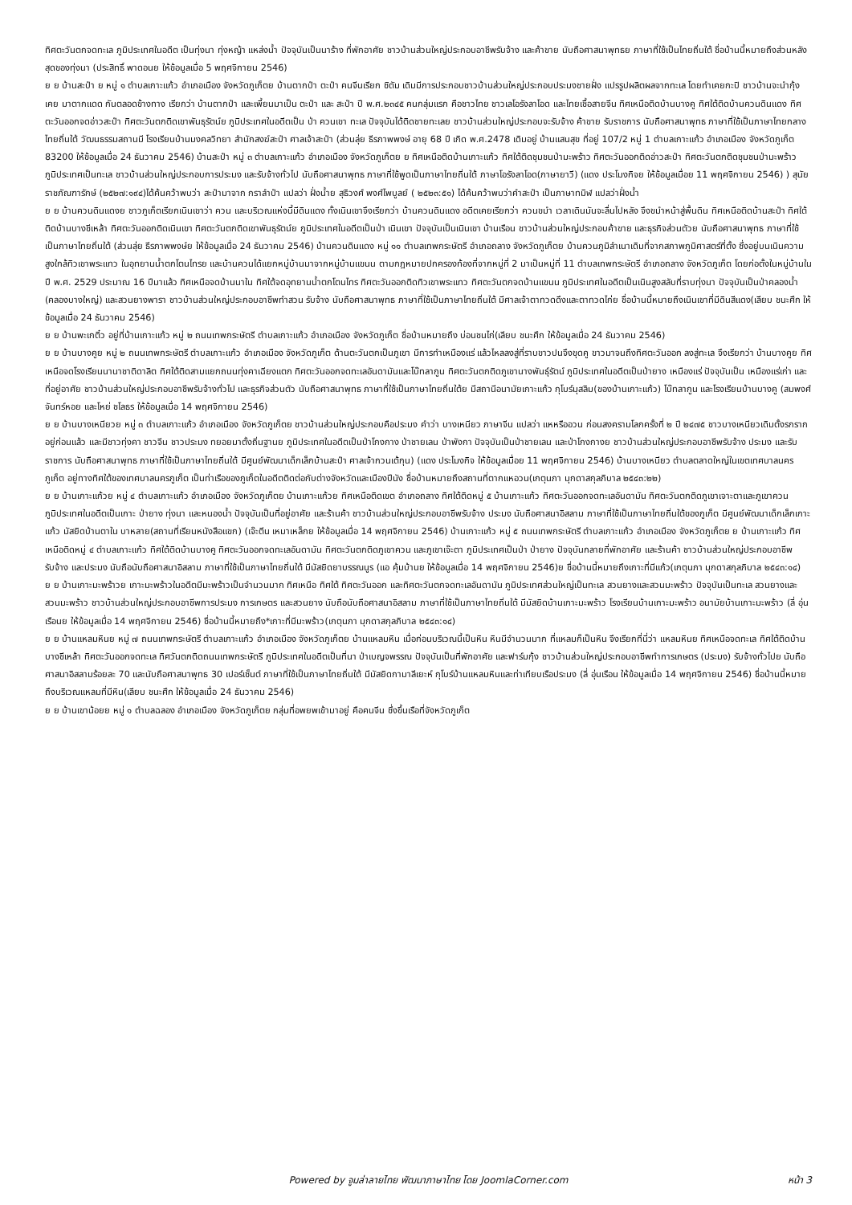ทิศตะวันตกจดทะเล ภูมิประเทศในอดีต เป็นทุ่งนา ทุ่งหญ้า แหล่งน้ำ ปัจจุบันเป็นนาร้าง ที่พักอาศัย ชาวบ้านส่วนใหญ่ประกอบอาชีพรับจ้าง และค้าขาย นับถือศาสนาพุทธย ภาษาที่ใช้เป็นไทยถิ่นใต้ ชื่อบ้านนี้หมายถึงส่วนหลังสุดของทุ่งนา (ประสิทธิ์ พาดอนย ให้ข้อมูลเมื่อ 5 พฤศจิกายน 2546)
ย ย บ้านสะปำ ย หมู่ ๑ ตำบลเกาะแก้ว อำเภอเมือง จังหวัดภูเก็ตย บ้านตากปำ ตะปำ คนจีนเรียก ซิตัม เดิมมีการประกอบชาวบ้านส่วนใหญ่ประกอบประมงชายฝั่ง แปรรูปผลิตผลจากทะเล โดยทำเคยกะปิ ชาวบ้านจะนำกุ้งเคย มาตากแดด กันตลอดข้างทาง เรียกว่า บ้านตากปำ และเพี้ยนมาเป็น ตะปำ และ สะปำ ปี พ.ศ.๒๓๔๕ คนกลุ่มแรก คือชาวไทย ชาวเลโอรังลาโอด และไทยเชื้อสายจีน ทิศเหนือติดบ้านบางคู ทิศใต้ติดบ้านควนดินแดง ทิศตะวันออกจดอ่าวสะปำ ทิศตะวันตกติดเขาพันธุรัตน์ย ภูมิประเทศในอดีตเป็น ป่า ควนเขา ทะเล ปัจจุบันได้ติดชายทะเลย ชาวบ้านส่วนใหญ่ประกอบจะรับจ้าง ค้าขาย รับราชการ นับถือศาสนาพุทธ ภาษาที่ใช้เป็นภาษาไทยกลาง ไทยถิ่นใต้ วัฒนธรรมสถานมี โรงเรียนบ้านมงคลวิทยา สำนักสงฆ์สะปำ ศาลเจ้าสะปำ (ส่วนลุ่ย ธีรภาพพงษ์ อายุ 68 ปี เกิด พ.ศ.2478 เดิมอยู่ บ้านแสนสุข ที่อยู่ 107/2 หมู่ 1 ตำบลเกาะแก้ว อำเภอเมือง จังหวัดภูเก็ต 83200 ให้ข้อมูลเมื่อ 24 ธันวาคม 2546) บ้านสะปำ หมู่ ๓ ตำบลเกาะแก้ว อำเภอเมือง จังหวัดภูเก็ตย ย ทิศเหนือติดบ้านเกาะแก้ว ทิศใต้ติดชุมชนป่ามะพร้าว ทิศตะวันออกติดอ่าวสะปำ ทิศตะวันตกติดชุมชนป่ามะพร้าว ภูมิประเทศเป็นทะเล ชาวบ้านส่วนใหญ่ประกอบการประมง และรับจ้างทั่วไป นับถือศาสนาพุทธ ภาษาที่ใช้พูดเป็นภาษาไทยถิ่นใต้ ภาษาโอรังลาโอด(ภาษายาวี) (แดง ประโมงกิจย ให้ข้อมูลเมื่อย 11 พฤศจิกายน 2546) ) สุนัย ราชภัณฑารักษ์ (๒๕๒๗:๑๙๔)ได้ค้นคว้าพบว่า สะปำมาจาก กราลำปำ แปลว่า ฝั่งน้ำย สุธิวงศ์ พงศ์ไพบูลย์ ( ๒๕๒๓:๕๑) ได้ค้นคว้าพบว่าคำสะปำ เป็นภาษาทมิฬ แปลว่าฝั่งน้ำ
ย ย บ้านควนดินแดงย ชาวภูเก็ตเรียกเนินเขาว่า ควน และบริเวณแห่งนี้มีดินแดง ทั้งเนินเขาจึงเรียกว่า บ้านควนดินแดง อดีตเคยเรียกว่า ควนขมำ เวลาเดินมันจะลื่นไปหลัง จึงขมำหน้าสู่พื้นดิน ทิศเหนือติดบ้านสะปำ ทิศใต้ติดบ้านบางชีเหล้า ทิศตะวันออกติดเนินเขา ทิศตะวันตกติดเขาพันธุรัตน์ย ภูมิประเทศในอดีตเป็นป่า เนินเขา ปัจจุบันเป็นเนินเขา บ้านเรือน ชาวบ้านส่วนใหญ่ประกอบค้าขาย และธุรกิจส่วนตัวย นับถือศาสนาพุทธ ภาษาที่ใช้เป็นภาษาไทยถิ่นใต้ (ส่วนลุ่ย ธีรภาพพงษ์ย ให้ข้อมูลเมื่อ 24 ธันวาคม 2546) บ้านควนดินแดง หมู่ ๑๑ ตำบลเทพกระษัตรี อำเภอถลาง จังหวัดภูเก็ตย บ้านควนภูมิลำเนาเดิมที่จากสภาพภูมิศาสตร์ที่ตั้ง ซึ่งอยู่บนเนินความสูงใกล้ทิวเขาพระแทว ในอุทยานน้ำตกโตนไทรย และบ้านควนได้แยกหมู่บ้านมาจากหมู่บ้านแขนน ตามกฎหมายปกครองท้องที่จากหมู่ที่ 2 มาเป็นหมู่ที่ 11 ตำบลเทพกระษัตรี อำเภอถลาง จังหวัดภูเก็ต โดยก่อตั้งในหมู่บ้านในปี พ.ศ. 2529 ประมาณ 16 ปีมาแล้ว ทิศเหนือจดบ้านนาใน ทิศใต้จดอุทยานน้ำตกโตนไทร ทิศตะวันออกติดทิวเขาพระแทว ทิศตะวันตกจดบ้านแขนน ภูมิประเทศในอดีตเป็นเนินสูงสลับที่ราบทุ่งนา ปัจจุบันเป็นป่าคลองน้ำ (คลองบางใหญ่) และสวนยางพารา ชาวบ้านส่วนใหญ่ประกอบอาชีพทำสวน รับจ้าง นับถือศาสนาพุทธ ภาษาที่ใช้เป็นภาษาไทยถิ่นใต้ มีศาลเจ้าตาทวดดึงและตาทวดไก่ย ชื่อบ้านนี้หมายถึงเนินเขาที่มีดินสีแดง(เลียบ ชนะศึก ให้ข้อมูลเมื่อ 24 ธันวาคม 2546)
ย ย บ้านพะเกติ๋ว อยู่ที่บ้านเกาะแก้ว หมู่ ๒ ถนนเทพกระษัตรี ตำบลเกาะแก้ว อำเภอเมือง จังหวัดภูเก็ต ชื่อบ้านหมายถึง บ่อนชนไก่(เลียบ ชนะศึก ให้ข้อมูลเมื่อ 24 ธันวาคม 2546)
ย ย บ้านบางคูย หมู่ ๒ ถนนเทพกระษัตรี ตำบลเกาะแก้ว อำเภอเมือง จังหวัดภูเก็ต ด้านตะวันตกเป็นภูเขา มีการทำเหมืองแร่ แล้วไหลลงสู่ที่ราบขาวปนจึงขุดคู ขาวมาจนถึงทิศตะวันออก ลงสู่ทะเล จึงเรียกว่า บ้านบางคูย ทิศเหนือจดโรงเรียนนานาชาติดาลิต ทิศใต้ติดสามแยกถนนทุ่งคาเฉียงแตก ทิศตะวันออกจดทะเลอันดามันและโบ๊ทลากูน ทิศตะวันตกติดภูเขานางพันธุ์รัตน์ ภูมิประเทศในอดีตเป็นป่ายาง เหมืองแร่ ปัจจุบันเป็น เหมืองแร่เก่า และที่อยู่อาศัย ชาวบ้านส่วนใหญ่ประกอบอาชีพรับจ้างทั่วไป และธุรกิจส่วนตัว นับถือศาสนาพุทธ ภาษาที่ใช้เป็นภาษาไทยถิ่นใต้ย มีสถานีอนามัยเกาะแก้ว กุโบร์มุสลิม(ของบ้านเกาะแก้ว) โบ๊ทลากูน และโรงเรียนบ้านบางคู (สมพงศ์ จันทร์หอย และโหย่ ชโลธร ให้ข้อมูลเมื่อ 14 พฤศจิกายน 2546)
ย ย บ้านบางเหนียวย หมู่ ๓ ตำบลเกาะแก้ว อำเภอเมือง จังหวัดภูเก็ตย ชาวบ้านส่วนใหญ่ประกอบคือประมง คำว่า บางเหนียว ภาษาจีน แปลว่า แหหรืออวน ก่อนสงครามโลกครั้งที่ ๒ ปี ๒๔๗๕ ชาวบางเหนียวเดิมตั้งรกรากอยู่ก่อนแล้ว และมีชาวทุ่งคา ชาวจีน ชาวประมง ทยอยมาตั้งถิ่นฐานย ภูมิประเทศในอดีตเป็นป่าโกงกาง ป่าชายเลน ป่าพังกา ปัจจุบันเป็นป่าชายเลน และป่าโกงกางย ชาวบ้านส่วนใหญ่ประกอบอาชีพรับจ้าง ประมง และรับราชการ นับถือศาสนาพุทธ ภาษาที่ใช้เป็นภาษาไทยถิ่นใต้ มีศูนย์พัฒนาเด็กเล็กบ้านสะปำ ศาลเจ้ากวนเต้กุน) (แดง ประโมงกิจ ให้ข้อมูลเมื่อย 11 พฤศจิกายน 2546) บ้านบางเหนียว ตำบลตลาดใหญ่ในเขตเทศบาลนครภูเก็ต อยู่ทางทิศใต้ของเทศบาลนครภูเก็ต เป็นท่าเรือของภูเก็ตในอดีตติดต่อกับต่างจังหวัดและเมืองปีนัง ชื่อบ้านหมายถึงสถานที่ตากแหอวน(เกตุนภา มุกดาสกุลภิบาล ๒๕๔๓:๒๒)
ย ย บ้านเกาะแก้วย หมู่ ๔ ตำบลเกาะแก้ว อำเภอเมือง จังหวัดภูเก็ตย บ้านเกาะแก้วย ทิศเหนือติดเขต อำเภอถลาง ทิศใต้ติดหมู่ ๕ บ้านเกาะแก้ว ทิศตะวันออกจดทะเลอันดามัน ทิศตะวันตกติดภูเขาเจาะตาและภูเขาควน ภูมิประเทศในอดีตเป็นเกาะ ป่ายาง ทุ่งนา และหนองน้ำ ปัจจุบันเป็นที่อยู่อาศัย และร้านค้า ชาวบ้านส่วนใหญ่ประกอบอาชีพรับจ้าง ประมง นับถือศาสนาอิสลาม ภาษาที่ใช้เป็นภาษาไทยถิ่นใต้ของภูเก็ต มีศูนย์พัฒนาเด็กเล็กเกาะแก้ว มัสยิดบ้านตาใน บาหลาย(สถานที่เรียนหนังสือแขก) (เจ๊ะตีน เหมาเหล็กย ให้ข้อมูลเมื่อ 14 พฤศจิกายน 2546) บ้านเกาะแก้ว หมู่ ๕ ถนนเทพกระษัตรี ตำบลเกาะแก้ว อำเภอเมือง จังหวัดภูเก็ตย ย บ้านเกาะแก้ว ทิศเหนือติดหมู่ ๔ ตำบลเกาะแก้ว ทิศใต้ติดบ้านบางคู ทิศตะวันออกจดทะเลอันดามัน ทิศตะวันตกติดภูเขาควน และภูเขาเจ๊ะตา ภูมิประเทศเป็นป่า ป่ายาง ปัจจุบันกลายที่พักอาศัย และร้านค้า ชาวบ้านส่วนใหญ่ประกอบอาชีพรับจ้าง และประมง นับถือนับถือศาสนาอิสลาม ภาษาที่ใช้เป็นภาษาไทยถิ่นใต้ มีมัสยิดยาบรรณนูร (แอ คุ้มบ้านย ให้ข้อมูลเมื่อ 14 พฤศจิกายน 2546)ย ชื่อบ้านนี้หมายถึงเกาะที่มีแก้ว(เกตุนภา มุกดาสกุลภิบาล ๒๕๔๓:๑๔)
ย ย บ้านเกาะมะพร้าวย เกาะมะพร้าวในอดีตมีมะพร้าวเป็นจำนวนมาก ทิศเหนือ ทิศใต้ ทิศตะวันออก และทิศตะวันตกจดทะเลอันดามัน ภูมิประเทศส่วนใหญ่เป็นทะเล สวนยางและสวนมะพร้าว ปัจจุบันเป็นทะเล สวนยางและสวนมะพร้าว ชาวบ้านส่วนใหญ่ประกอบอาชีพการประมง การเกษตร และสวนยาง นับถือนับถือศาสนาอิสลาม ภาษาที่ใช้เป็นภาษาไทยถิ่นใต้ มีมัสยิดบ้านเกาะมะพร้าว โรงเรียนบ้านเกาะมะพร้าว อนามัยบ้านเกาะมะพร้าว (ลี่ อุ่นเรือนย ให้ข้อมูลเมื่อ 14 พฤศจิกายน 2546) ชื่อบ้านนี้หมายถึง*เกาะที่มีมะพร้าว(เกตุนภา มุกดาสกุลภิบาล ๒๕๔๓:๑๔)
ย ย บ้านแหลมหินย หมู่ ๗ ถนนเทพกระษัตรี ตำบลเกาะแก้ว อำเภอเมือง จังหวัดภูเก็ตย บ้านแหลมหิน เมื่อก่อนบริเวณนี้เป็นหิน หินมีจำนวนมาก ที่แหลมก็เป็นหิน จึงเรียกที่นี่ว่า แหลมหินย ทิศเหนือจดทะเล ทิศใต้ติดบ้านบางชีเหล้า ทิศตะวันออกจดทะเล ทิศวันตกติดถนนเทพกระษัตรี ภูมิประเทศในอดีตเป็นที่นา ป่าเบญจพรรณ ปัจจุบันเป็นที่พักอาศัย และฟาร์มกุ้ง ชาวบ้านส่วนใหญ่ประกอบอาชีพทำการเกษตร (ประมง) รับจ้างทั่วไปย นับถือศาสนาอิสลามร้อยละ 70 และนับถือศาสนาพุทธ 30 เปอร์เซ็นต์ ภาษาที่ใช้เป็นภาษาไทยถิ่นใต้ มีมัสยิดกามาลีเยะห์ กุโบร์บ้านแหลมหินและท่าเทียบเรือประมง (ลี่ อุ่นเรือน ให้ข้อมูลเมื่อ 14 พฤศจิกายน 2546) ชื่อบ้านนี้หมายถึงบริเวณแหลมที่มีหิน(เลียบ ชนะศึก ให้ข้อมูลเมื่อ 24 ธันวาคม 2546)
ย ย บ้านเขาน้อยย หมู่ ๑ ตำบลฉลอง อำเภอเมือง จังหวัดภูเก็ตย กลุ่มที่อพยพเข้ามาอยู่ คือคนจีน ซึ่งขึ้นเรือที่จังหวัดภูเก็ต
Powered by จูมล่าลายไทย พัฒนาภาษาไทย โดย JoomlaCorner.com
หน้า 3